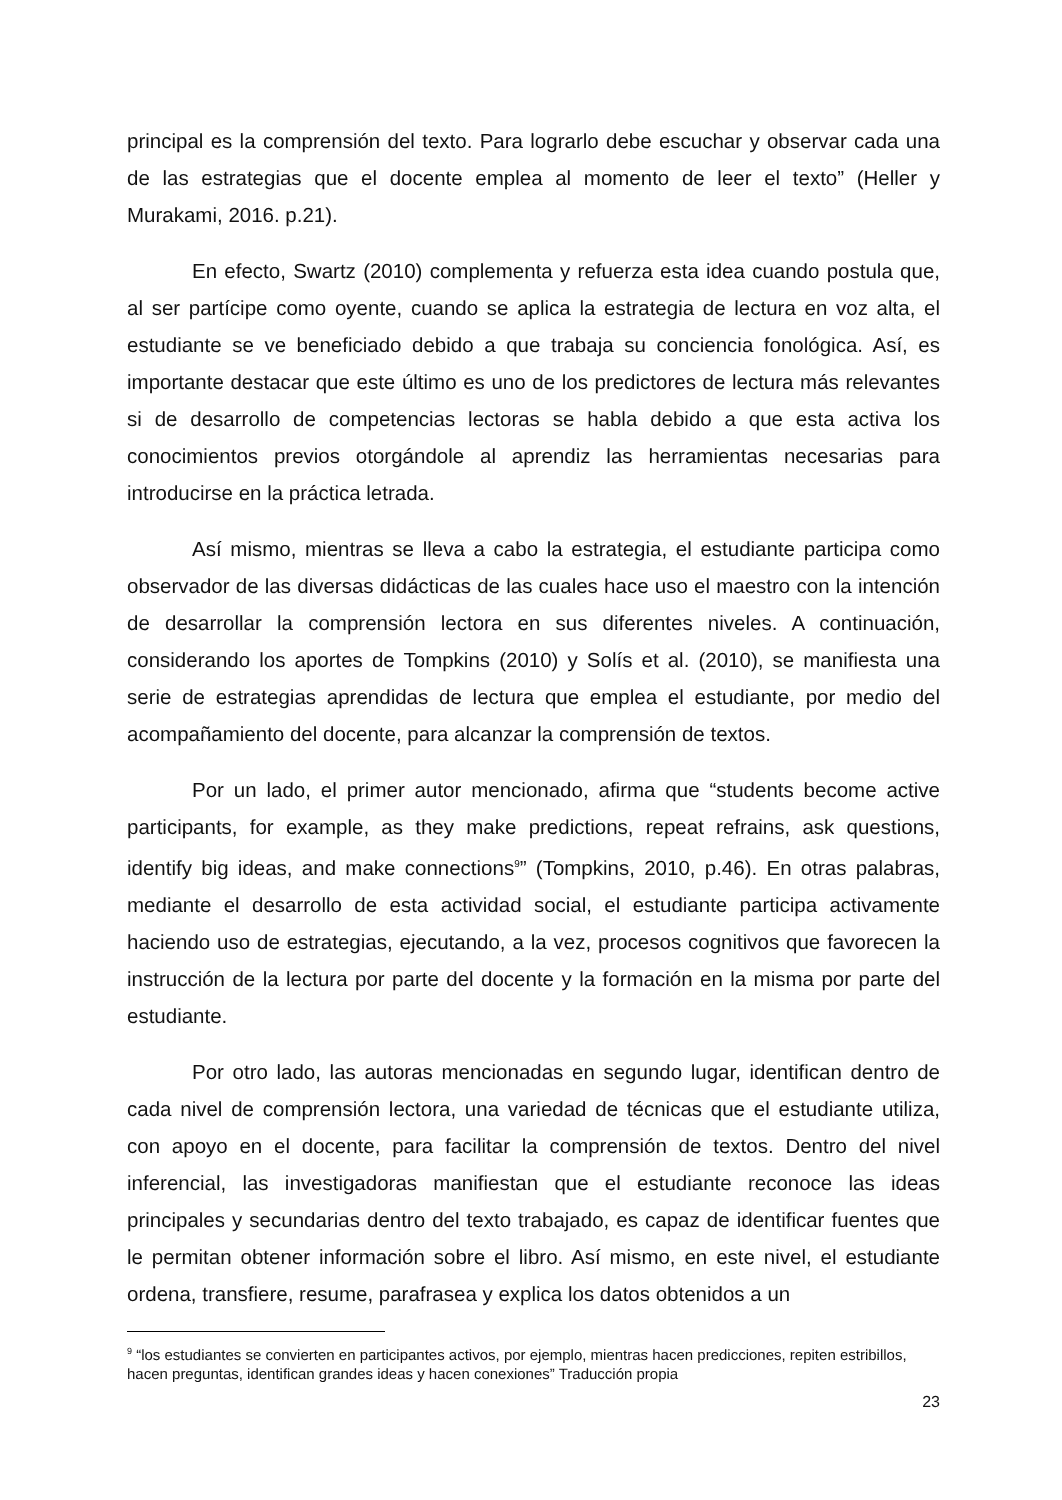principal es la comprensión del texto. Para lograrlo debe escuchar y observar cada una de las estrategias que el docente emplea al momento de leer el texto” (Heller y Murakami, 2016. p.21).
En efecto, Swartz (2010) complementa y refuerza esta idea cuando postula que, al ser partícipe como oyente, cuando se aplica la estrategia de lectura en voz alta, el estudiante se ve beneficiado debido a que trabaja su conciencia fonológica. Así, es importante destacar que este último es uno de los predictores de lectura más relevantes si de desarrollo de competencias lectoras se habla debido a que esta activa los conocimientos previos otorgándole al aprendiz las herramientas necesarias para introducirse en la práctica letrada.
Así mismo, mientras se lleva a cabo la estrategia, el estudiante participa como observador de las diversas didácticas de las cuales hace uso el maestro con la intención de desarrollar la comprensión lectora en sus diferentes niveles. A continuación, considerando los aportes de Tompkins (2010) y Solís et al. (2010), se manifiesta una serie de estrategias aprendidas de lectura que emplea el estudiante, por medio del acompañamiento del docente, para alcanzar la comprensión de textos.
Por un lado, el primer autor mencionado, afirma que “students become active participants, for example, as they make predictions, repeat refrains, ask questions, identify big ideas, and make connections<sup>9</sup>” (Tompkins, 2010, p.46). En otras palabras, mediante el desarrollo de esta actividad social, el estudiante participa activamente haciendo uso de estrategias, ejecutando, a la vez, procesos cognitivos que favorecen la instrucción de la lectura por parte del docente y la formación en la misma por parte del estudiante.
Por otro lado, las autoras mencionadas en segundo lugar, identifican dentro de cada nivel de comprensión lectora, una variedad de técnicas que el estudiante utiliza, con apoyo en el docente, para facilitar la comprensión de textos. Dentro del nivel inferencial, las investigadoras manifiestan que el estudiante reconoce las ideas principales y secundarias dentro del texto trabajado, es capaz de identificar fuentes que le permitan obtener información sobre el libro. Así mismo, en este nivel, el estudiante ordena, transfiere, resume, parafrasea y explica los datos obtenidos a un
<sup>9</sup> “los estudiantes se convierten en participantes activos, por ejemplo, mientras hacen predicciones, repiten estribillos, hacen preguntas, identifican grandes ideas y hacen conexiones” Traducción propia
23